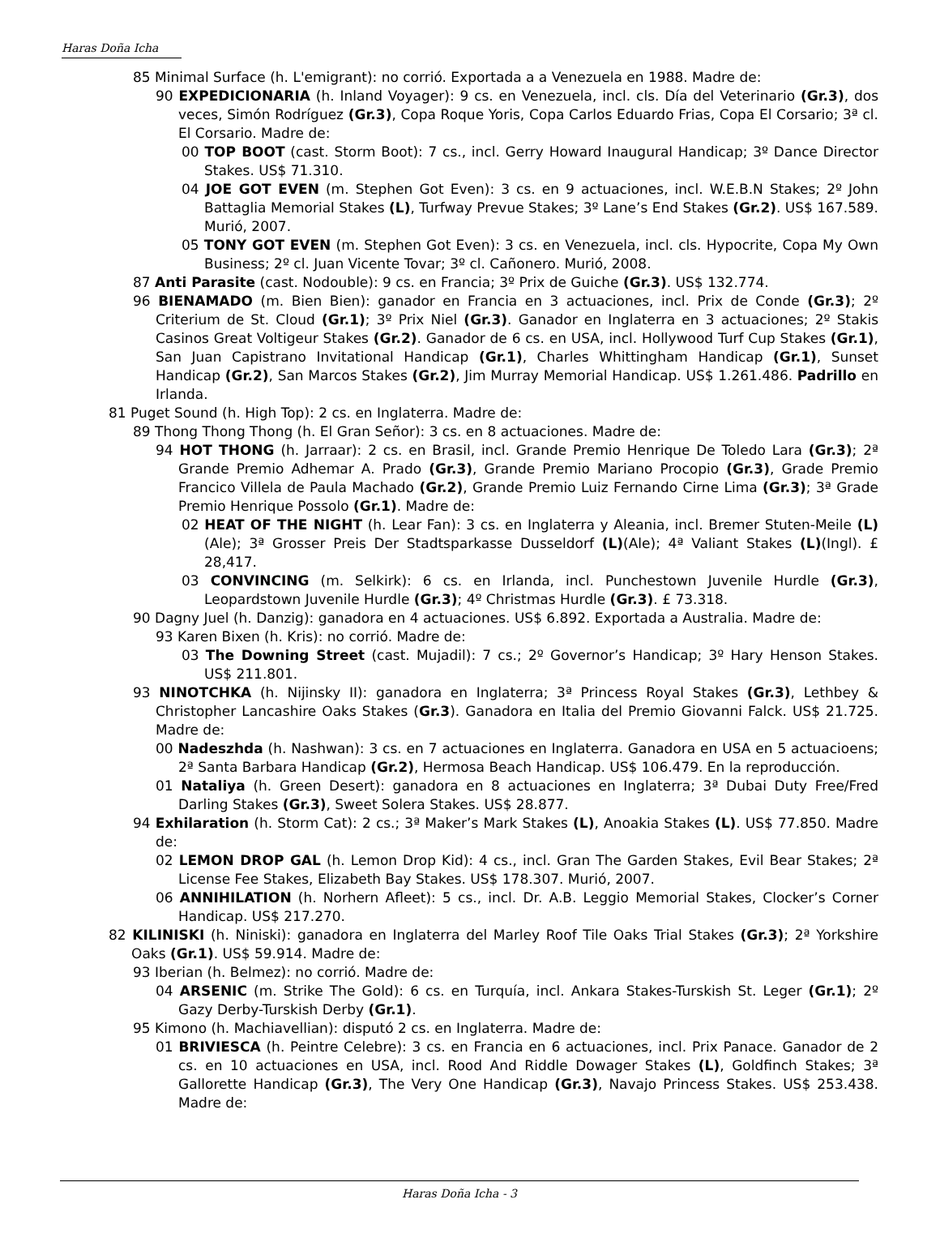Haras Doña Icha
85 Minimal Surface (h. L'emigrant): no corrió. Exportada a a Venezuela en 1988. Madre de:
90 EXPEDICIONARIA (h. Inland Voyager): 9 cs. en Venezuela, incl. cls. Día del Veterinario (Gr.3), dos veces, Simón Rodríguez (Gr.3), Copa Roque Yoris, Copa Carlos Eduardo Frias, Copa El Corsario; 3ª cl. El Corsario. Madre de:
00 TOP BOOT (cast. Storm Boot): 7 cs., incl. Gerry Howard Inaugural Handicap; 3º Dance Director Stakes. US$ 71.310.
04 JOE GOT EVEN (m. Stephen Got Even): 3 cs. en 9 actuaciones, incl. W.E.B.N Stakes; 2º John Battaglia Memorial Stakes (L), Turfway Prevue Stakes; 3º Lane’s End Stakes (Gr.2). US$ 167.589. Murió, 2007.
05 TONY GOT EVEN (m. Stephen Got Even): 3 cs. en Venezuela, incl. cls. Hypocrite, Copa My Own Business; 2º cl. Juan Vicente Tovar; 3º cl. Cañonero. Murió, 2008.
87 Anti Parasite (cast. Nodouble): 9 cs. en Francia; 3º Prix de Guiche (Gr.3). US$ 132.774.
96 BIENAMADO (m. Bien Bien): ganador en Francia en 3 actuaciones, incl. Prix de Conde (Gr.3); 2º Criterium de St. Cloud (Gr.1); 3º Prix Niel (Gr.3). Ganador en Inglaterra en 3 actuaciones; 2º Stakis Casinos Great Voltigeur Stakes (Gr.2). Ganador de 6 cs. en USA, incl. Hollywood Turf Cup Stakes (Gr.1), San Juan Capistrano Invitational Handicap (Gr.1), Charles Whittingham Handicap (Gr.1), Sunset Handicap (Gr.2), San Marcos Stakes (Gr.2), Jim Murray Memorial Handicap. US$ 1.261.486. Padrillo en Irlanda.
81 Puget Sound (h. High Top): 2 cs. en Inglaterra. Madre de:
89 Thong Thong Thong (h. El Gran Señor): 3 cs. en 8 actuaciones. Madre de:
94 HOT THONG (h. Jarraar): 2 cs. en Brasil, incl. Grande Premio Henrique De Toledo Lara (Gr.3); 2ª Grande Premio Adhemar A. Prado (Gr.3), Grande Premio Mariano Procopio (Gr.3), Grade Premio Francico Villela de Paula Machado (Gr.2), Grande Premio Luiz Fernando Cirne Lima (Gr.3); 3ª Grade Premio Henrique Possolo (Gr.1). Madre de:
02 HEAT OF THE NIGHT (h. Lear Fan): 3 cs. en Inglaterra y Aleania, incl. Bremer Stuten-Meile (L)(Ale); 3ª Grosser Preis Der Stadtsparkasse Dusseldorf (L)(Ale); 4ª Valiant Stakes (L)(Ingl). £ 28,417.
03 CONVINCING (m. Selkirk): 6 cs. en Irlanda, incl. Punchestown Juvenile Hurdle (Gr.3), Leopardstown Juvenile Hurdle (Gr.3); 4º Christmas Hurdle (Gr.3). £ 73.318.
90 Dagny Juel (h. Danzig): ganadora en 4 actuaciones. US$ 6.892. Exportada a Australia. Madre de:
93 Karen Bixen (h. Kris): no corrió. Madre de:
03 The Downing Street (cast. Mujadil): 7 cs.; 2º Governor’s Handicap; 3º Hary Henson Stakes. US$ 211.801.
93 NINOTCHKA (h. Nijinsky II): ganadora en Inglaterra; 3ª Princess Royal Stakes (Gr.3), Lethbey & Christopher Lancashire Oaks Stakes (Gr.3). Ganadora en Italia del Premio Giovanni Falck. US$ 21.725. Madre de:
00 Nadeszhda (h. Nashwan): 3 cs. en 7 actuaciones en Inglaterra. Ganadora en USA en 5 actuacioens; 2ª Santa Barbara Handicap (Gr.2), Hermosa Beach Handicap. US$ 106.479. En la reproducción.
01 Nataliya (h. Green Desert): ganadora en 8 actuaciones en Inglaterra; 3ª Dubai Duty Free/Fred Darling Stakes (Gr.3), Sweet Solera Stakes. US$ 28.877.
94 Exhilaration (h. Storm Cat): 2 cs.; 3ª Maker’s Mark Stakes (L), Anoakia Stakes (L). US$ 77.850. Madre de:
02 LEMON DROP GAL (h. Lemon Drop Kid): 4 cs., incl. Gran The Garden Stakes, Evil Bear Stakes; 2ª License Fee Stakes, Elizabeth Bay Stakes. US$ 178.307. Murió, 2007.
06 ANNIHILATION (h. Norhern Afleet): 5 cs., incl. Dr. A.B. Leggio Memorial Stakes, Clocker’s Corner Handicap. US$ 217.270.
82 KILINISKI (h. Niniski): ganadora en Inglaterra del Marley Roof Tile Oaks Trial Stakes (Gr.3); 2ª Yorkshire Oaks (Gr.1). US$ 59.914. Madre de:
93 Iberian (h. Belmez): no corrió. Madre de:
04 ARSENIC (m. Strike The Gold): 6 cs. en Turquía, incl. Ankara Stakes-Turskish St. Leger (Gr.1); 2º Gazy Derby-Turskish Derby (Gr.1).
95 Kimono (h. Machiavellian): disputó 2 cs. en Inglaterra. Madre de:
01 BRIVIESCA (h. Peintre Celebre): 3 cs. en Francia en 6 actuaciones, incl. Prix Panace. Ganador de 2 cs. en 10 actuaciones en USA, incl. Rood And Riddle Dowager Stakes (L), Goldfinch Stakes; 3ª Gallorette Handicap (Gr.3), The Very One Handicap (Gr.3), Navajo Princess Stakes. US$ 253.438. Madre de:
Haras Doña Icha - 3